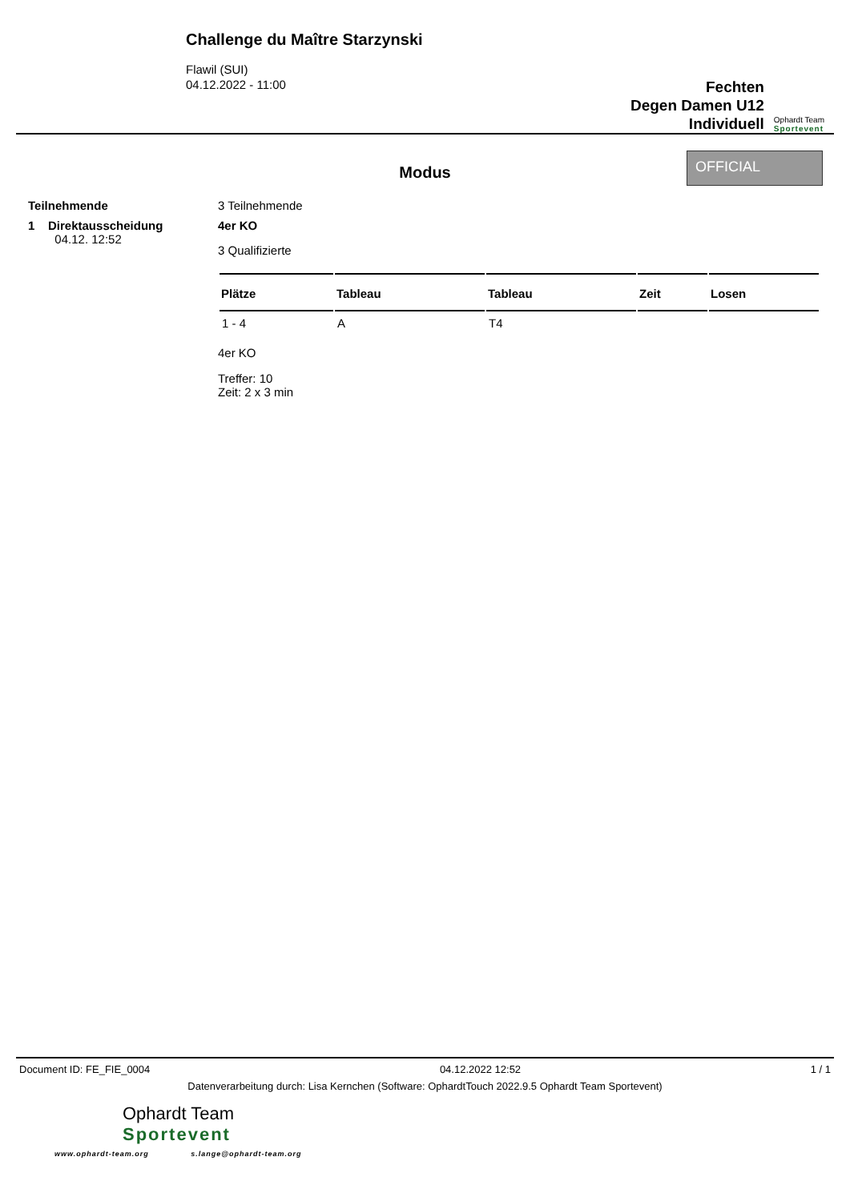Challenge du Maître Starzynski
Flawil (SUI)
04.12.2022 - 11:00
Fechten
Degen Damen U12
Individuell
Ophardt Team
Sportevent
Modus
OFFICIAL
Teilnehmende 3 Teilnehmende
1 Direktausscheidung
04.12. 12:52
4er KO
3 Qualifizierte
| Plätze | Tableau | Tableau | Zeit | Losen |
| --- | --- | --- | --- | --- |
| 1 - 4 | A | T4 | | |
4er KO
Treffer: 10
Zeit: 2 x 3 min
Document ID: FE_FIE_0004 04.12.2022 12:52 1 / 1
Datenverarbeitung durch: Lisa Kernchen (Software: OphardtTouch 2022.9.5 Ophardt Team Sportevent)
Ophardt Team
Sportevent
www.ophardt-team.org s.lange@ophardt-team.org